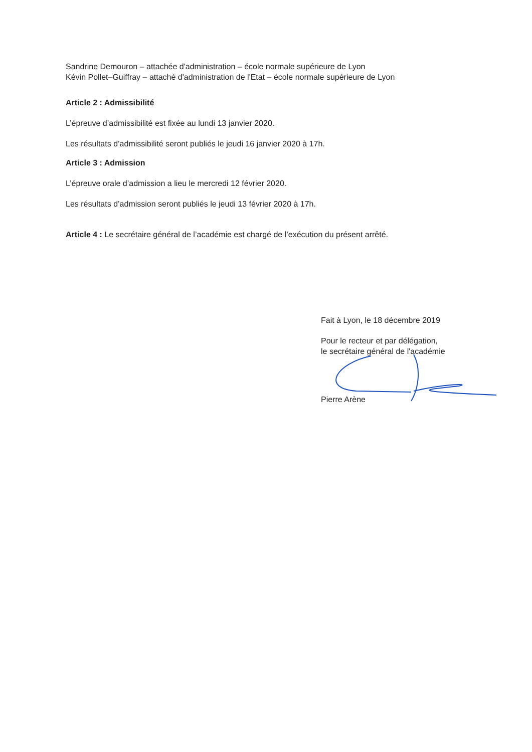Sandrine Demouron – attachée d'administration – école normale supérieure de Lyon
Kévin Pollet–Guiffray – attaché d'administration de l'Etat – école normale supérieure de Lyon
Article 2 : Admissibilité
L’épreuve d’admissibilité est fixée au lundi 13 janvier 2020.
Les résultats d’admissibilité seront publiés le jeudi 16 janvier 2020 à 17h.
Article 3 : Admission
L’épreuve orale d’admission a lieu le mercredi 12 février 2020.
Les résultats d’admission seront publiés le jeudi 13 février 2020 à 17h.
Article 4 : Le secrétaire général de l’académie est chargé de l’exécution du présent arrêté.
Fait à Lyon, le 18 décembre 2019
Pour le recteur et par délégation,
le secrétaire général de l'académie
Pierre Arène